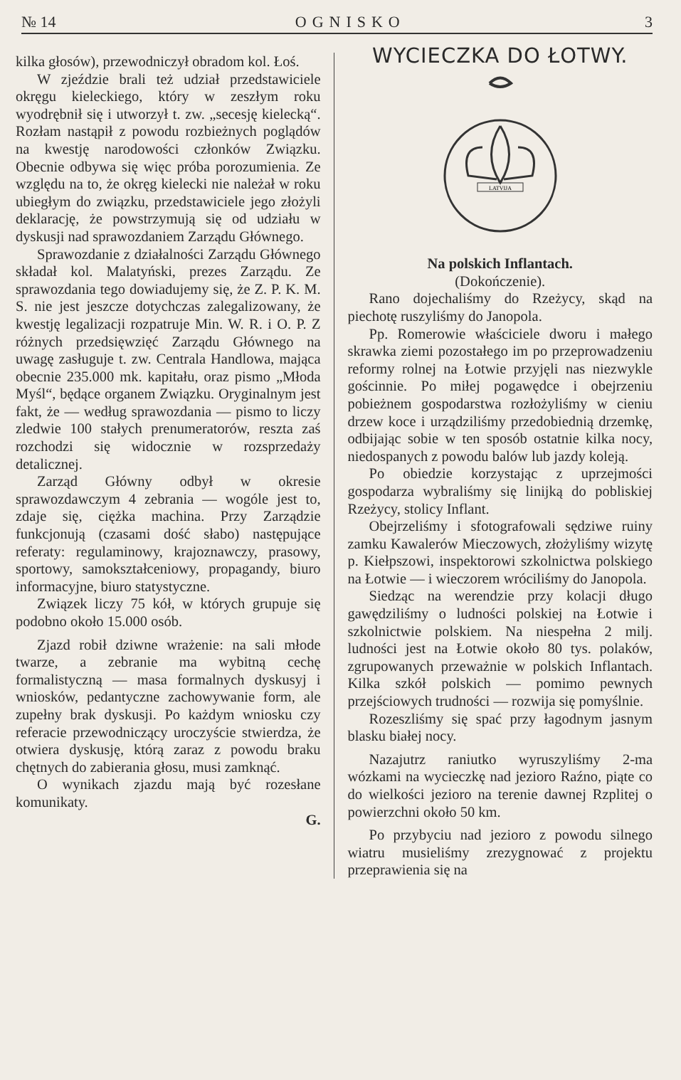№ 14 OGNISKO 3
kilka głosów), przewodniczył obradom kol. Łoś.
W zjeździe brali też udział przedstawiciele okręgu kieleckiego, który w zeszłym roku wyodrębnił się i utworzył t. zw. „secesję kielecką“. Rozłam nastąpił z powodu rozbieżnych poglądów na kwestję narodowości członków Związku. Obecnie odbywa się więc próba porozumienia. Ze względu na to, że okręg kielecki nie należał w roku ubiegłym do związku, przedstawiciele jego złożyli deklarację, że powstrzymują się od udziału w dyskusji nad sprawozdaniem Zarządu Głównego.
Sprawozdanie z działalności Zarządu Głównego składał kol. Malatyński, prezes Zarządu. Ze sprawozdania tego dowiadujemy się, że Z. P. K. M. S. nie jest jeszcze dotychczas zalegalizowany, że kwestję legalizacji rozpatruje Min. W. R. i O. P. Z różnych przedsięwzięć Zarządu Głównego na uwagę zasługuje t. zw. Centrala Handlowa, mająca obecnie 235.000 mk. kapitału, oraz pismo „Młoda Myśl“, będące organem Związku. Oryginalnym jest fakt, że — według sprawozdania — pismo to liczy zledwie 100 stałych prenumeratorów, reszta zaś rozchodzi się widocznie w rozsprzedaży detalicznej.
Zarząd Główny odbył w okresie sprawozdawczym 4 zebrania — wogóle jest to, zdaje się, ciężka machina. Przy Zarządzie funkcjonują (czasami dość słabo) następujące referaty: regulaminowy, krajoznawczy, prasowy, sportowy, samokształceniowy, propagandy, biuro informacyjne, biuro statystyczne.
Związek liczy 75 kół, w których grupuje się podobno około 15.000 osób.
Zjazd robił dziwne wrażenie: na sali młode twarze, a zebranie ma wybitną cechę formalistyczną — masa formalnych dyskusyj i wniosków, pedantyczne zachowywanie form, ale zupełny brak dyskusji. Po każdym wniosku czy referacie przewodniczący uroczyście stwierdza, że otwiera dyskusję, którą zaraz z powodu braku chętnych do zabierania głosu, musi zamknąć.
O wynikach zjazdu mają być rozesłane komunikaty.
G.
WYCIECZKA DO ŁOTWY.
LATVIJA
Na polskich Inflantach.
(Dokończenie).
Rano dojechaliśmy do Rzeżycy, skąd na piechotę ruszyliśmy do Janopola.
Pp. Romerowie właściciele dworu i małego skrawka ziemi pozostałego im po przeprowadzeniu reformy rolnej na Łotwie przyjęli nas niezwykle gościnnie. Po miłej pogawędce i obejrzeniu pobieżnem gospodarstwa rozłożyliśmy w cieniu drzew koce i urządziliśmy przedobiednią drzemkę, odbijając sobie w ten sposób ostatnie kilka nocy, niedospanych z powodu balów lub jazdy koleją.
Po obiedzie korzystając z uprzejmości gospodarza wybraliśmy się linijką do pobliskiej Rzeżycy, stolicy Inflant.
Obejrzeliśmy i sfotografowali sędziwe ruiny zamku Kawalerów Mieczowych, złożyliśmy wizytę p. Kiełpszowi, inspektorowi szkolnictwa polskiego na Łotwie — i wieczorem wróciliśmy do Janopola.
Siedząc na werendzie przy kolacji długo gawędziliśmy o ludności polskiej na Łotwie i szkolnictwie polskiem. Na niespełna 2 milj. ludności jest na Łotwie około 80 tys. polaków, zgrupowanych przeważnie w polskich Inflantach. Kilka szkół polskich — pomimo pewnych przejściowych trudności — rozwija się pomyślnie.
Rozeszliśmy się spać przy łagodnym jasnym blasku białej nocy.
Nazajutrz raniutko wyruszyliśmy 2-ma wózkami na wycieczkę nad jezioro Raźno, piąte co do wielkości jezioro na terenie dawnej Rzplitej o powierzchni około 50 km.
Po przybyciu nad jezioro z powodu silnego wiatru musieliśmy zrezygnować z projektu przeprawienia się na